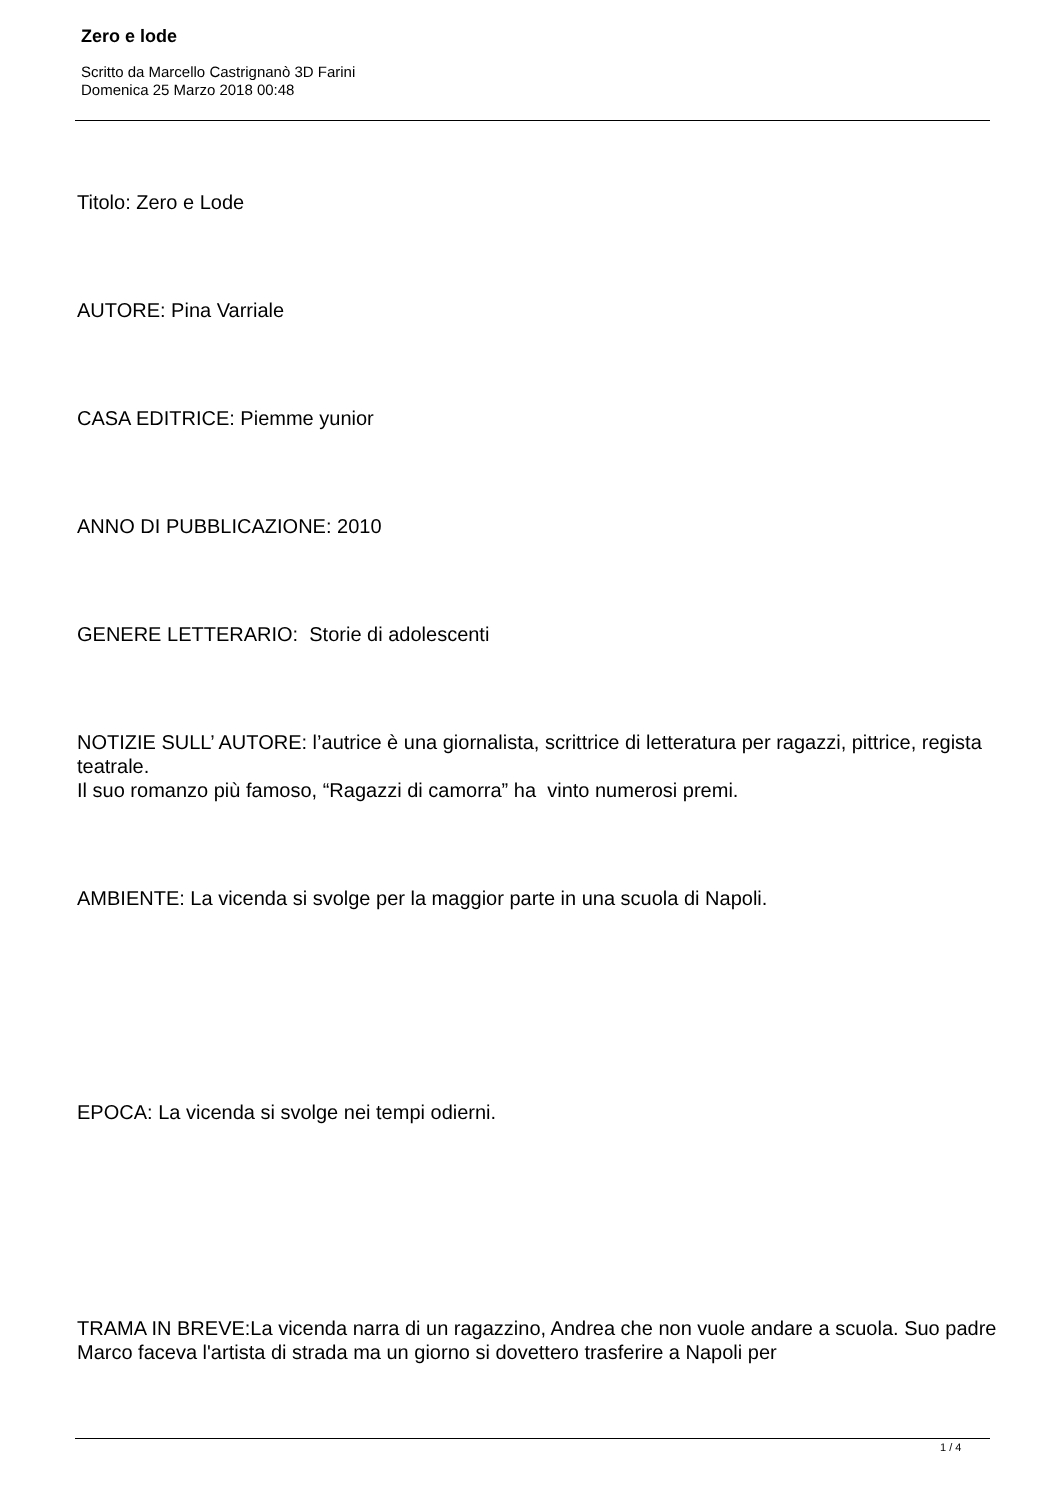Zero e lode
Scritto da Marcello Castrignanò 3D Farini
Domenica 25 Marzo 2018 00:48
Titolo: Zero e Lode
AUTORE: Pina Varriale
CASA EDITRICE: Piemme yunior
ANNO DI PUBBLICAZIONE: 2010
GENERE LETTERARIO: Storie di adolescenti
NOTIZIE SULL’ AUTORE: l’autrice è una giornalista, scrittrice di letteratura per ragazzi, pittrice, regista teatrale.
Il suo romanzo più famoso, “Ragazzi di camorra” ha vinto numerosi premi.
AMBIENTE: La vicenda si svolge per la maggior parte in una scuola di Napoli.
EPOCA: La vicenda si svolge nei tempi odierni.
TRAMA IN BREVE:La vicenda narra di un ragazzino, Andrea che non vuole andare a scuola. Suo padre Marco faceva l'artista di strada ma un giorno si dovettero trasferire a Napoli per
1 / 4